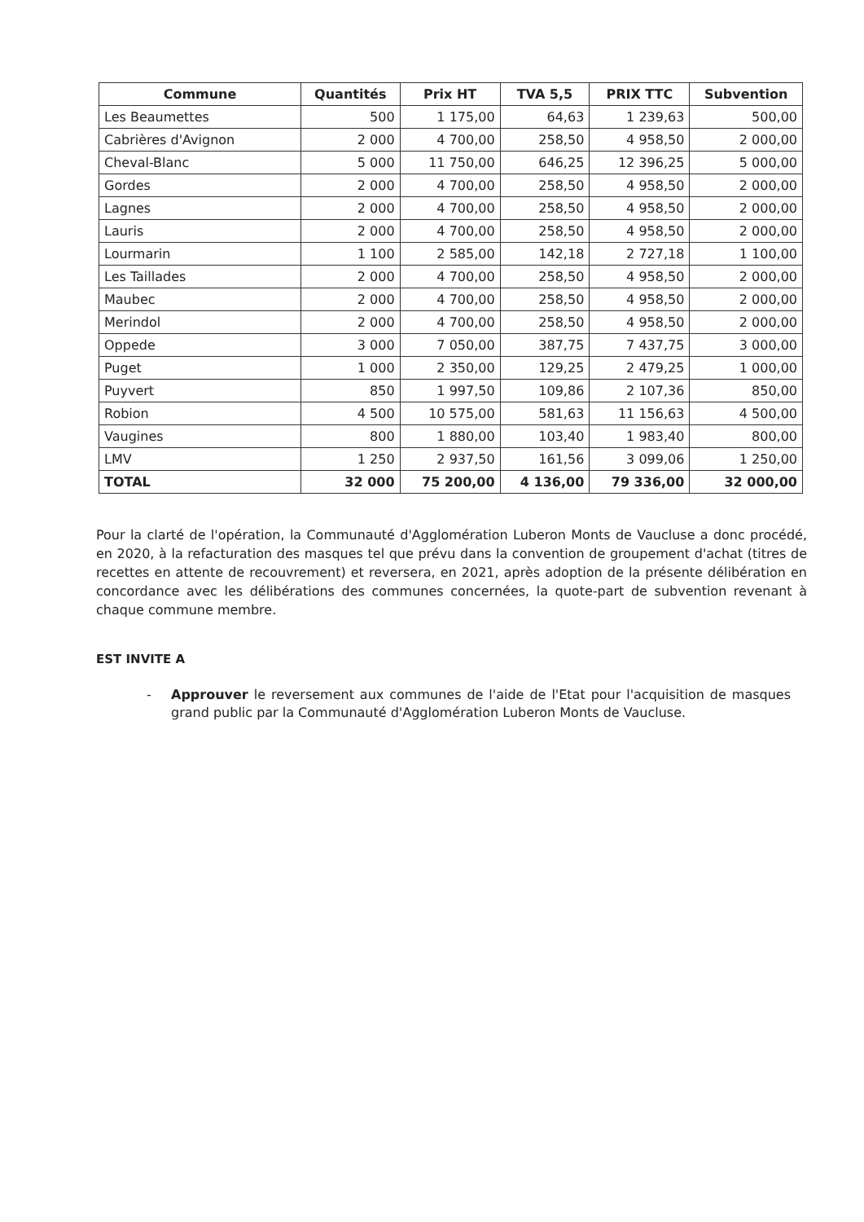| Commune | Quantités | Prix HT | TVA 5,5 | PRIX TTC | Subvention |
| --- | --- | --- | --- | --- | --- |
| Les Beaumettes | 500 | 1 175,00 | 64,63 | 1 239,63 | 500,00 |
| Cabrières d'Avignon | 2 000 | 4 700,00 | 258,50 | 4 958,50 | 2 000,00 |
| Cheval-Blanc | 5 000 | 11 750,00 | 646,25 | 12 396,25 | 5 000,00 |
| Gordes | 2 000 | 4 700,00 | 258,50 | 4 958,50 | 2 000,00 |
| Lagnes | 2 000 | 4 700,00 | 258,50 | 4 958,50 | 2 000,00 |
| Lauris | 2 000 | 4 700,00 | 258,50 | 4 958,50 | 2 000,00 |
| Lourmarin | 1 100 | 2 585,00 | 142,18 | 2 727,18 | 1 100,00 |
| Les Taillades | 2 000 | 4 700,00 | 258,50 | 4 958,50 | 2 000,00 |
| Maubec | 2 000 | 4 700,00 | 258,50 | 4 958,50 | 2 000,00 |
| Merindol | 2 000 | 4 700,00 | 258,50 | 4 958,50 | 2 000,00 |
| Oppede | 3 000 | 7 050,00 | 387,75 | 7 437,75 | 3 000,00 |
| Puget | 1 000 | 2 350,00 | 129,25 | 2 479,25 | 1 000,00 |
| Puyvert | 850 | 1 997,50 | 109,86 | 2 107,36 | 850,00 |
| Robion | 4 500 | 10 575,00 | 581,63 | 11 156,63 | 4 500,00 |
| Vaugines | 800 | 1 880,00 | 103,40 | 1 983,40 | 800,00 |
| LMV | 1 250 | 2 937,50 | 161,56 | 3 099,06 | 1 250,00 |
| TOTAL | 32 000 | 75 200,00 | 4 136,00 | 79 336,00 | 32 000,00 |
Pour la clarté de l'opération, la Communauté d'Agglomération Luberon Monts de Vaucluse a donc procédé, en 2020, à la refacturation des masques tel que prévu dans la convention de groupement d'achat (titres de recettes en attente de recouvrement) et reversera, en 2021, après adoption de la présente délibération en concordance avec les délibérations des communes concernées, la quote-part de subvention revenant à chaque commune membre.
EST INVITE A
- Approuver le reversement aux communes de l'aide de l'Etat pour l'acquisition de masques grand public par la Communauté d'Agglomération Luberon Monts de Vaucluse.